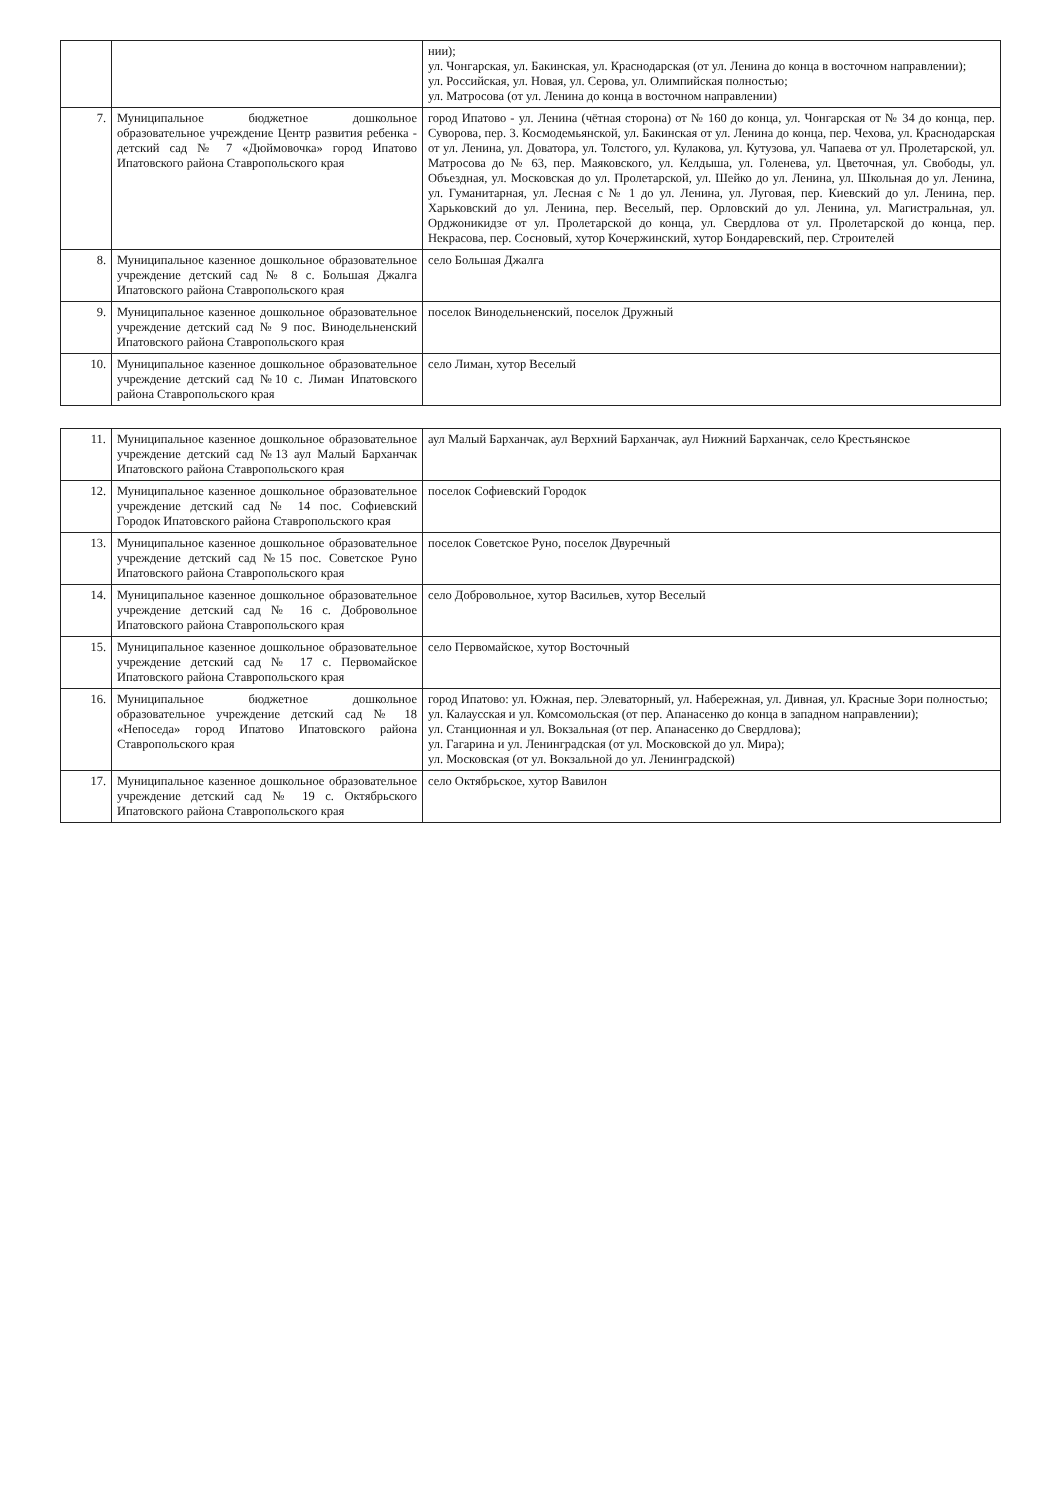| | | нии); ул. Чонгарская, ул. Бакинская, ул. Краснодарская (от ул. Ленина до конца в восточном направлении); ул. Российская, ул. Новая, ул. Серова, ул. Олимпийская полностью; ул. Матросова (от ул. Ленина до конца в восточном направлении) |
| 7. | Муниципальное бюджетное дошкольное образовательное учреждение Центр развития ребенка - детский сад № 7 «Дюймовочка» город Ипатово Ипатовского района Ставропольского края | город Ипатово - ул. Ленина (чётная сторона) от № 160 до конца, ул. Чонгарская от № 34 до конца, пер. Суворова, пер. 3. Космодемьянской, ул. Бакинская от ул. Ленина до конца, пер. Чехова, ул. Краснодарская от ул. Ленина, ул. Доватора, ул. Толстого, ул. Кулакова, ул. Кутузова, ул. Чапаева от ул. Пролетарской, ул. Матросова до № 63, пер. Маяковского, ул. Келдыша, ул. Голенева, ул. Цветочная, ул. Свободы, ул. Объездная, ул. Московская до ул. Пролетарской, ул. Шейко до ул. Ленина, ул. Школьная до ул. Ленина, ул. Гуманитарная, ул. Лесная с № 1 до ул. Ленина, ул. Луговая, пер. Киевский до ул. Ленина, пер. Харьковский до ул. Ленина, пер. Веселый, пер. Орловский до ул. Ленина, ул. Магистральная, ул. Орджоникидзе от ул. Пролетарской до конца, ул. Свердлова от ул. Пролетарской до конца, пер. Некрасова, пер. Сосновый, хутор Кочержинский, хутор Бондаревский, пер. Строителей |
| 8. | Муниципальное казенное дошкольное образовательное учреждение детский сад № 8 с. Большая Джалга Ипатовского района Ставропольского края | село Большая Джалга |
| 9. | Муниципальное казенное дошкольное образовательное учреждение детский сад № 9 пос. Винодельненский Ипатовского района Ставропольского края | поселок Винодельненский, поселок Дружный |
| 10. | Муниципальное казенное дошкольное образовательное учреждение детский сад №10 с. Лиман Ипатовского района Ставропольского края | село Лиман, хутор Веселый |
| 11. | Муниципальное казенное дошкольное образовательное учреждение детский сад №13 аул Малый Барханчак Ипатовского района Ставропольского края | аул Малый Барханчак, аул Верхний Барханчак, аул Нижний Барханчак, село Крестьянское |
| 12. | Муниципальное казенное дошкольное образовательное учреждение детский сад № 14 пос. Софиевский Городок Ипатовского района Ставропольского края | поселок Софиевский Городок |
| 13. | Муниципальное казенное дошкольное образовательное учреждение детский сад №15 пос. Советское Руно Ипатовского района Ставропольского края | поселок Советское Руно, поселок Двуречный |
| 14. | Муниципальное казенное дошкольное образовательное учреждение детский сад № 16 с. Добровольное Ипатовского района Ставропольского края | село Добровольное, хутор Васильев, хутор Веселый |
| 15. | Муниципальное казенное дошкольное образовательное учреждение детский сад № 17 с. Первомайское Ипатовского района Ставропольского края | село Первомайское, хутор Восточный |
| 16. | Муниципальное бюджетное дошкольное образовательное учреждение детский сад № 18 «Непоседа» город Ипатово Ипатовского района Ставропольского края | город Ипатово: ул. Южная, пер. Элеваторный, ул. Набережная, ул. Дивная, ул. Красные Зори полностью; ул. Калаусская и ул. Комсомольская (от пер. Апанасенко до конца в западном направлении); ул. Станционная и ул. Вокзальная (от пер. Апанасенко до Свердлова); ул. Гагарина и ул. Ленинградская (от ул. Московской до ул. Мира); ул. Московская (от ул. Вокзальной до ул. Ленинградской) |
| 17. | Муниципальное казенное дошкольное образовательное учреждение детский сад № 19 с. Октябрьского Ипатовского района Ставропольского края | село Октябрьское, хутор Вавилон |